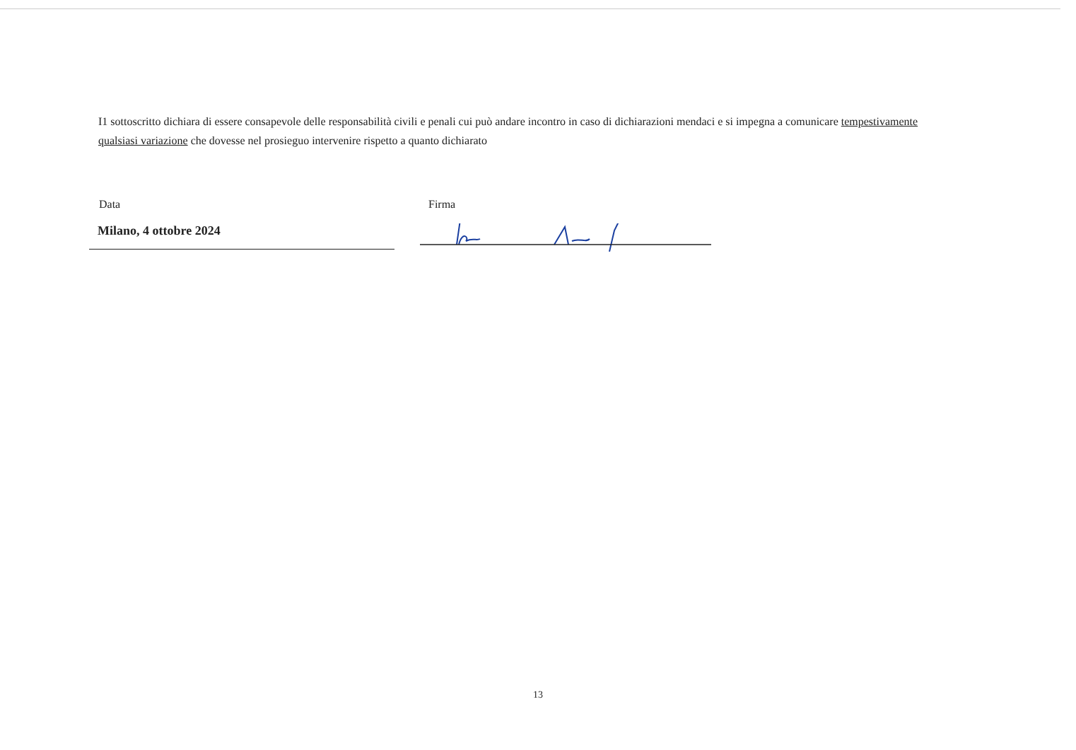I1 sottoscritto dichiara di essere consapevole delle responsabilità civili e penali cui può andare incontro in caso di dichiarazioni mendaci e si impegna a comunicare tempestivamente qualsiasi variazione che dovesse nel prosieguo intervenire rispetto a quanto dichiarato
Data
Milano, 4 ottobre 2024
Firma
13